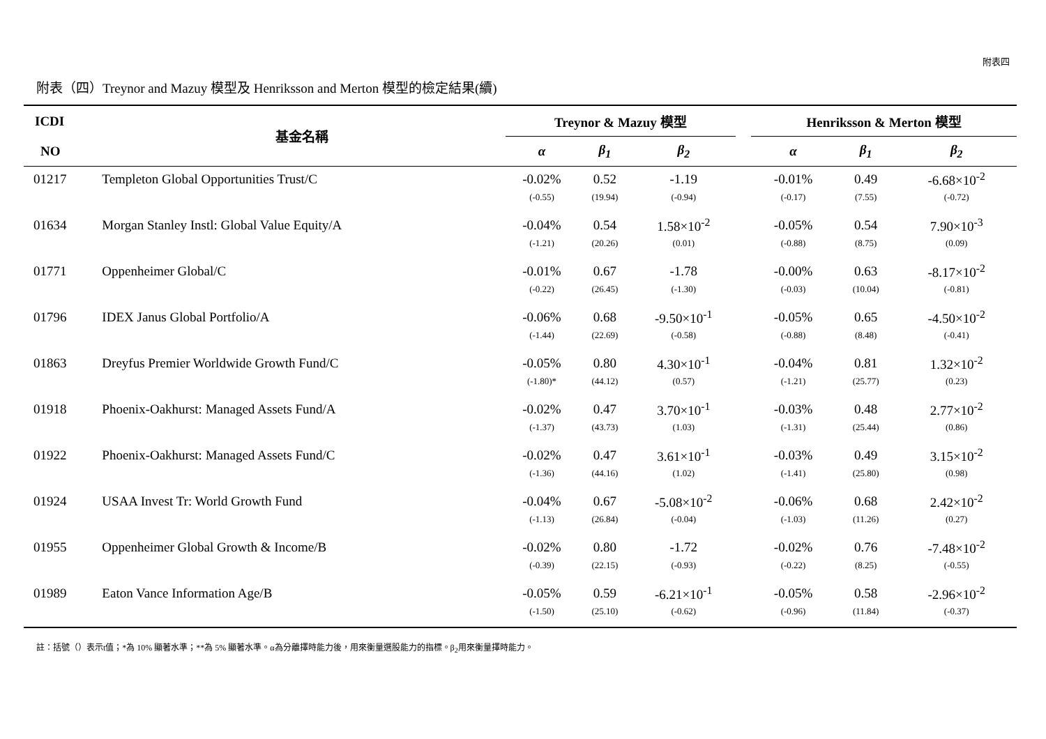附表四
附表（四）Treynor and Mazuy 模型及 Henriksson and Merton 模型的檢定結果(續)
| ICDI | 基金名稱 | Treynor & Mazuy 模型 | | | | Henriksson & Merton 模型 | | |
| --- | --- | --- | --- | --- | --- | --- | --- | --- |
| NO | | α | β<sub>1</sub> | β<sub>2</sub> | | α | β<sub>1</sub> | β<sub>2</sub> |
| 01217 | Templeton Global Opportunities Trust/C | -0.02% | 0.52 | -1.19 | | -0.01% | 0.49 | -6.68×10<sup>-2</sup> |
| | | (-0.55) | (19.94) | (-0.94) | | (-0.17) | (7.55) | (-0.72) |
| 01634 | Morgan Stanley Instl: Global Value Equity/A | -0.04% | 0.54 | 1.58×10<sup>-2</sup> | | -0.05% | 0.54 | 7.90×10<sup>-3</sup> |
| | | (-1.21) | (20.26) | (0.01) | | (-0.88) | (8.75) | (0.09) |
| 01771 | Oppenheimer Global/C | -0.01% | 0.67 | -1.78 | | -0.00% | 0.63 | -8.17×10<sup>-2</sup> |
| | | (-0.22) | (26.45) | (-1.30) | | (-0.03) | (10.04) | (-0.81) |
| 01796 | IDEX Janus Global Portfolio/A | -0.06% | 0.68 | -9.50×10<sup>-1</sup> | | -0.05% | 0.65 | -4.50×10<sup>-2</sup> |
| | | (-1.44) | (22.69) | (-0.58) | | (-0.88) | (8.48) | (-0.41) |
| 01863 | Dreyfus Premier Worldwide Growth Fund/C | -0.05% | 0.80 | 4.30×10<sup>-1</sup> | | -0.04% | 0.81 | 1.32×10<sup>-2</sup> |
| | | (-1.80)* | (44.12) | (0.57) | | (-1.21) | (25.77) | (0.23) |
| 01918 | Phoenix-Oakhurst: Managed Assets Fund/A | -0.02% | 0.47 | 3.70×10<sup>-1</sup> | | -0.03% | 0.48 | 2.77×10<sup>-2</sup> |
| | | (-1.37) | (43.73) | (1.03) | | (-1.31) | (25.44) | (0.86) |
| 01922 | Phoenix-Oakhurst: Managed Assets Fund/C | -0.02% | 0.47 | 3.61×10<sup>-1</sup> | | -0.03% | 0.49 | 3.15×10<sup>-2</sup> |
| | | (-1.36) | (44.16) | (1.02) | | (-1.41) | (25.80) | (0.98) |
| 01924 | USAA Invest Tr: World Growth Fund | -0.04% | 0.67 | -5.08×10<sup>-2</sup> | | -0.06% | 0.68 | 2.42×10<sup>-2</sup> |
| | | (-1.13) | (26.84) | (-0.04) | | (-1.03) | (11.26) | (0.27) |
| 01955 | Oppenheimer Global Growth & Income/B | -0.02% | 0.80 | -1.72 | | -0.02% | 0.76 | -7.48×10<sup>-2</sup> |
| | | (-0.39) | (22.15) | (-0.93) | | (-0.22) | (8.25) | (-0.55) |
| 01989 | Eaton Vance Information Age/B | -0.05% | 0.59 | -6.21×10<sup>-1</sup> | | -0.05% | 0.58 | -2.96×10<sup>-2</sup> |
| | | (-1.50) | (25.10) | (-0.62) | | (-0.96) | (11.84) | (-0.37) |
註：括號（）表示t值；*為 10% 顯著水準；**為 5% 顯著水準。α為分離擇時能力後，用來衡量選股能力的指標。β<sub>2</sub>用來衡量擇時能力。